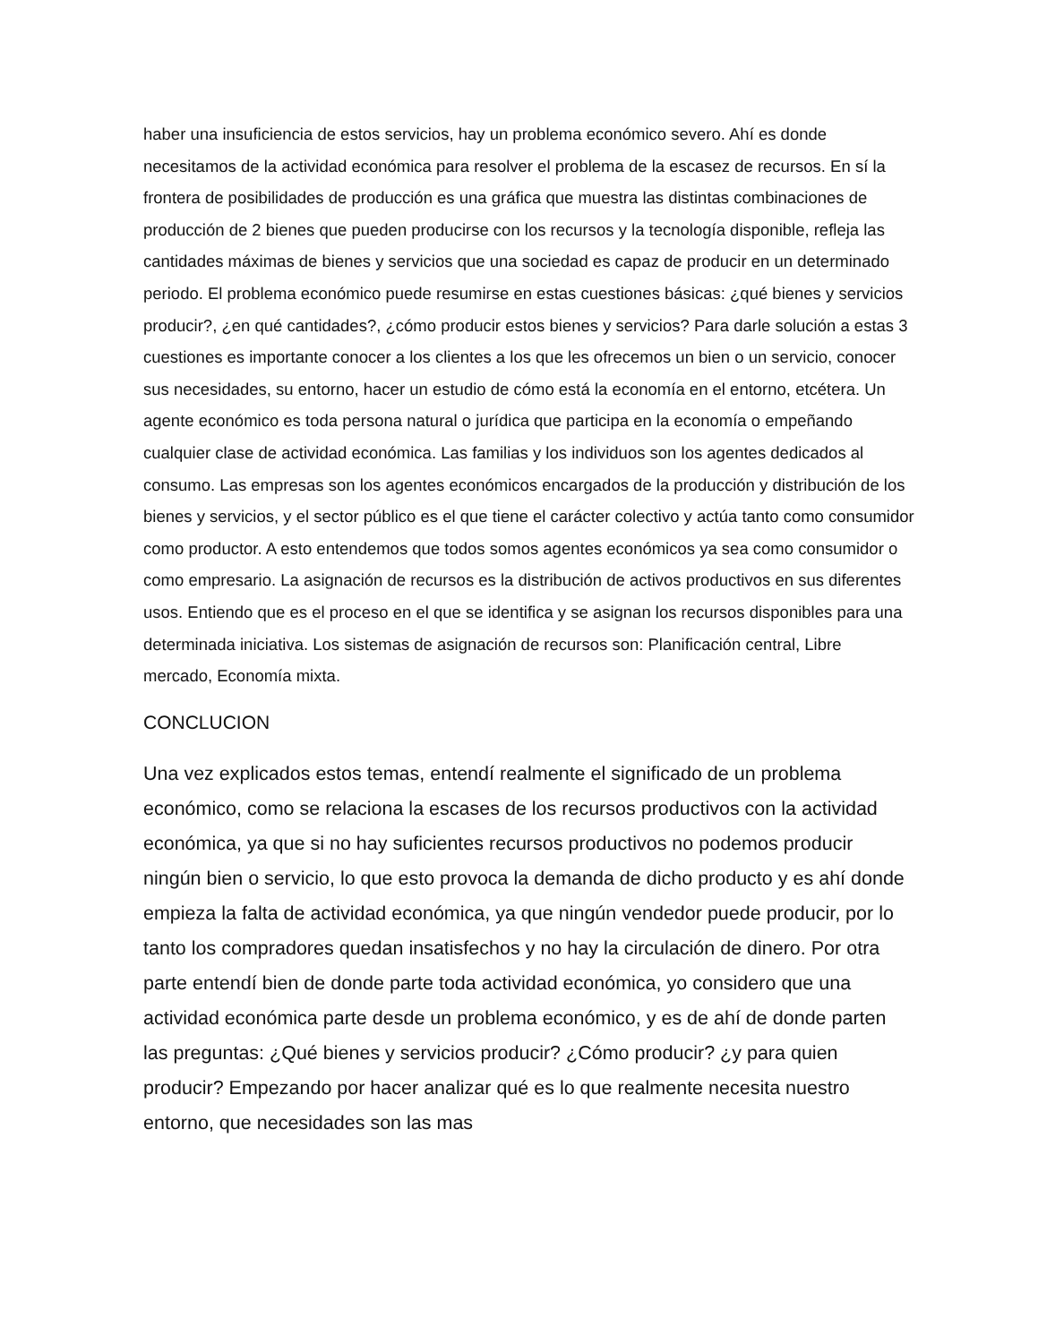haber una insuficiencia de estos servicios, hay un problema económico severo. Ahí es donde necesitamos de la actividad económica para resolver el problema de la escasez de recursos. En sí la frontera de posibilidades de producción es una gráfica que muestra las distintas combinaciones de producción de 2 bienes que pueden producirse con los recursos y la tecnología disponible, refleja las cantidades máximas de bienes y servicios que una sociedad es capaz de producir en un determinado periodo. El problema económico puede resumirse en estas cuestiones básicas: ¿qué bienes y servicios producir?, ¿en qué cantidades?, ¿cómo producir estos bienes y servicios? Para darle solución a estas 3 cuestiones es importante conocer a los clientes a los que les ofrecemos un bien o un servicio, conocer sus necesidades, su entorno, hacer un estudio de cómo está la economía en el entorno, etcétera. Un agente económico es toda persona natural o jurídica que participa en la economía o empeñando cualquier clase de actividad económica. Las familias y los individuos son los agentes dedicados al consumo. Las empresas son los agentes económicos encargados de la producción y distribución de los bienes y servicios, y el sector público es el que tiene el carácter colectivo y actúa tanto como consumidor como productor. A esto entendemos que todos somos agentes económicos ya sea como consumidor o como empresario. La asignación de recursos es la distribución de activos productivos en sus diferentes usos. Entiendo que es el proceso en el que se identifica y se asignan los recursos disponibles para una determinada iniciativa. Los sistemas de asignación de recursos son: Planificación central, Libre mercado, Economía mixta.
CONCLUCION
Una vez explicados estos temas, entendí realmente el significado de un problema económico, como se relaciona la escases de los recursos productivos con la actividad económica, ya que si no hay suficientes recursos productivos no podemos producir ningún bien o servicio, lo que esto provoca la demanda de dicho producto y es ahí donde empieza la falta de actividad económica, ya que ningún vendedor puede producir, por lo tanto los compradores quedan insatisfechos y no hay la circulación de dinero. Por otra parte entendí bien de donde parte toda actividad económica, yo considero que una actividad económica parte desde un problema económico, y es de ahí de donde parten las preguntas: ¿Qué bienes y servicios producir? ¿Cómo producir? ¿y para quien producir? Empezando por hacer analizar qué es lo que realmente necesita nuestro entorno, que necesidades son las mas